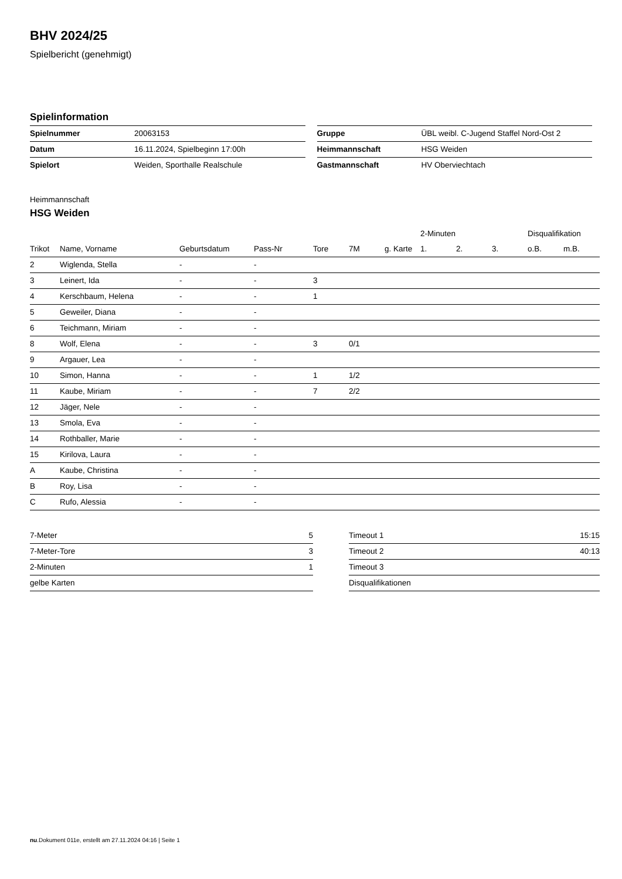BHV 2024/25
Spielbericht (genehmigt)
Spielinformation
| Spielnummer | 20063153 |
| Datum | 16.11.2024, Spielbeginn 17:00h |
| Spielort | Weiden, Sporthalle Realschule |
| Gruppe | ÜBL weibl. C-Jugend Staffel Nord-Ost 2 |
| Heimmannschaft | HSG Weiden |
| Gastmannschaft | HV Oberviechtach |
Heimmannschaft
HSG Weiden
| | | | | | | | 2-Minuten | | | Disqualifikation | |
| --- | --- | --- | --- | --- | --- | --- | --- | --- | --- | --- | --- |
| Trikot | Name, Vorname | Geburtsdatum | Pass-Nr | Tore | 7M | g. Karte | 1. | 2. | 3. | o.B. | m.B. |
| 2 | Wiglenda, Stella | - | - | | | | | | | | |
| 3 | Leinert, Ida | - | - | 3 | | | | | | | |
| 4 | Kerschbaum, Helena | - | - | 1 | | | | | | | |
| 5 | Geweiler, Diana | - | - | | | | | | | | |
| 6 | Teichmann, Miriam | - | - | | | | | | | | |
| 8 | Wolf, Elena | - | - | 3 | 0/1 | | | | | | |
| 9 | Argauer, Lea | - | - | | | | | | | | |
| 10 | Simon, Hanna | - | - | 1 | 1/2 | | | | | | |
| 11 | Kaube, Miriam | - | - | 7 | 2/2 | | | | | | |
| 12 | Jäger, Nele | - | - | | | | | | | | |
| 13 | Smola, Eva | - | - | | | | | | | | |
| 14 | Rothballer, Marie | - | - | | | | | | | | |
| 15 | Kirilova, Laura | - | - | | | | | | | | |
| A | Kaube, Christina | - | - | | | | | | | | |
| B | Roy, Lisa | - | - | | | | | | | | |
| C | Rufo, Alessia | - | - | | | | | | | | |
| 7-Meter | 5 |
| 7-Meter-Tore | 3 |
| 2-Minuten | 1 |
| gelbe Karten | |
| Timeout 1 | 15:15 |
| Timeout 2 | 40:13 |
| Timeout 3 | |
| Disqualifikationen | |
nu.Dokument 011e, erstellt am 27.11.2024 04:16 | Seite 1